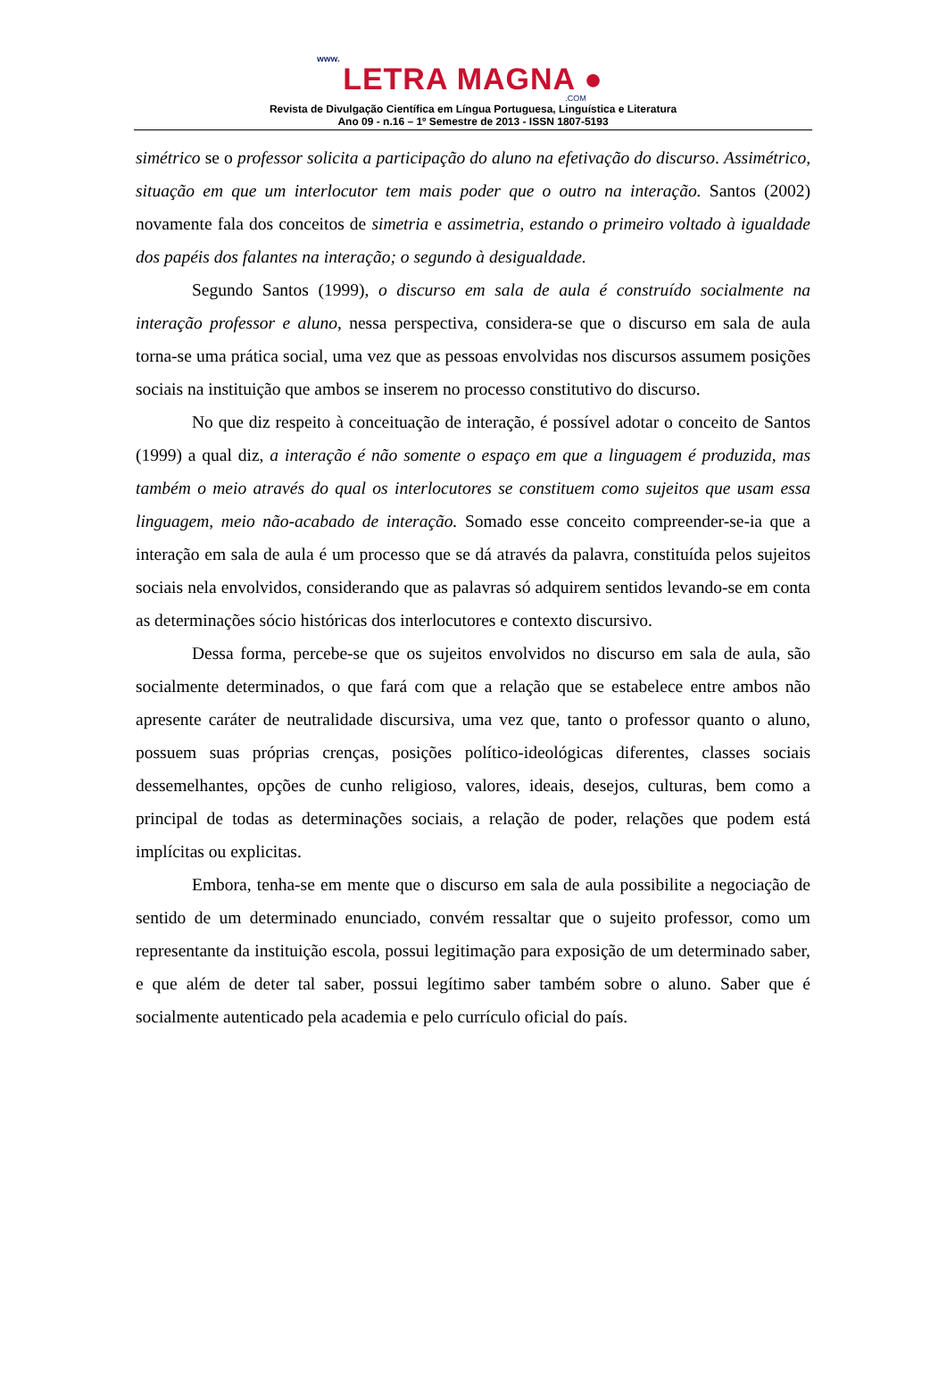www.
LETRA MAGNA ●
.COM
Revista de Divulgação Científica em Língua Portuguesa, Linguística e Literatura
Ano 09 - n.16 – 1º Semestre de 2013 - ISSN 1807-5193
simétrico se o professor solicita a participação do aluno na efetivação do discurso. Assimétrico, situação em que um interlocutor tem mais poder que o outro na interação. Santos (2002) novamente fala dos conceitos de simetria e assimetria, estando o primeiro voltado à igualdade dos papéis dos falantes na interação; o segundo à desigualdade.
Segundo Santos (1999), o discurso em sala de aula é construído socialmente na interação professor e aluno, nessa perspectiva, considera-se que o discurso em sala de aula torna-se uma prática social, uma vez que as pessoas envolvidas nos discursos assumem posições sociais na instituição que ambos se inserem no processo constitutivo do discurso.
No que diz respeito à conceituação de interação, é possível adotar o conceito de Santos (1999) a qual diz, a interação é não somente o espaço em que a linguagem é produzida, mas também o meio através do qual os interlocutores se constituem como sujeitos que usam essa linguagem, meio não-acabado de interação. Somado esse conceito compreender-se-ia que a interação em sala de aula é um processo que se dá através da palavra, constituída pelos sujeitos sociais nela envolvidos, considerando que as palavras só adquirem sentidos levando-se em conta as determinações sócio históricas dos interlocutores e contexto discursivo.
Dessa forma, percebe-se que os sujeitos envolvidos no discurso em sala de aula, são socialmente determinados, o que fará com que a relação que se estabelece entre ambos não apresente caráter de neutralidade discursiva, uma vez que, tanto o professor quanto o aluno, possuem suas próprias crenças, posições político-ideológicas diferentes, classes sociais dessemelhantes, opções de cunho religioso, valores, ideais, desejos, culturas, bem como a principal de todas as determinações sociais, a relação de poder, relações que podem está implícitas ou explicitas.
Embora, tenha-se em mente que o discurso em sala de aula possibilite a negociação de sentido de um determinado enunciado, convém ressaltar que o sujeito professor, como um representante da instituição escola, possui legitimação para exposição de um determinado saber, e que além de deter tal saber, possui legítimo saber também sobre o aluno. Saber que é socialmente autenticado pela academia e pelo currículo oficial do país.